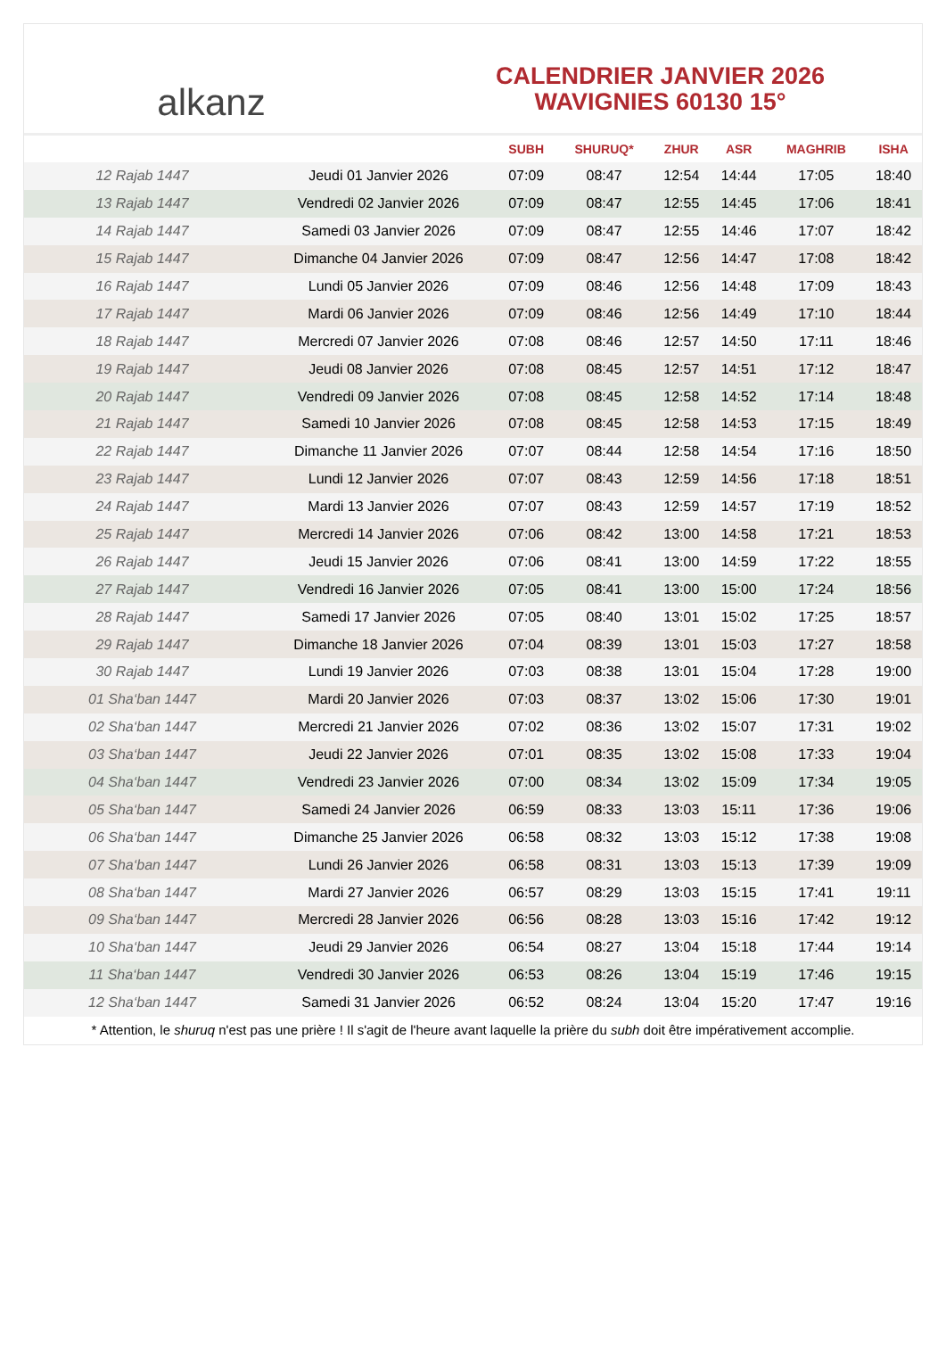alkanz
CALENDRIER JANVIER 2026
WAVIGNIES 60130 15°
| | | SUBH | SHURUQ* | ZHUR | ASR | MAGHRIB | ISHA |
| --- | --- | --- | --- | --- | --- | --- | --- |
| 12 Rajab 1447 | Jeudi 01 Janvier 2026 | 07:09 | 08:47 | 12:54 | 14:44 | 17:05 | 18:40 |
| 13 Rajab 1447 | Vendredi 02 Janvier 2026 | 07:09 | 08:47 | 12:55 | 14:45 | 17:06 | 18:41 |
| 14 Rajab 1447 | Samedi 03 Janvier 2026 | 07:09 | 08:47 | 12:55 | 14:46 | 17:07 | 18:42 |
| 15 Rajab 1447 | Dimanche 04 Janvier 2026 | 07:09 | 08:47 | 12:56 | 14:47 | 17:08 | 18:42 |
| 16 Rajab 1447 | Lundi 05 Janvier 2026 | 07:09 | 08:46 | 12:56 | 14:48 | 17:09 | 18:43 |
| 17 Rajab 1447 | Mardi 06 Janvier 2026 | 07:09 | 08:46 | 12:56 | 14:49 | 17:10 | 18:44 |
| 18 Rajab 1447 | Mercredi 07 Janvier 2026 | 07:08 | 08:46 | 12:57 | 14:50 | 17:11 | 18:46 |
| 19 Rajab 1447 | Jeudi 08 Janvier 2026 | 07:08 | 08:45 | 12:57 | 14:51 | 17:12 | 18:47 |
| 20 Rajab 1447 | Vendredi 09 Janvier 2026 | 07:08 | 08:45 | 12:58 | 14:52 | 17:14 | 18:48 |
| 21 Rajab 1447 | Samedi 10 Janvier 2026 | 07:08 | 08:45 | 12:58 | 14:53 | 17:15 | 18:49 |
| 22 Rajab 1447 | Dimanche 11 Janvier 2026 | 07:07 | 08:44 | 12:58 | 14:54 | 17:16 | 18:50 |
| 23 Rajab 1447 | Lundi 12 Janvier 2026 | 07:07 | 08:43 | 12:59 | 14:56 | 17:18 | 18:51 |
| 24 Rajab 1447 | Mardi 13 Janvier 2026 | 07:07 | 08:43 | 12:59 | 14:57 | 17:19 | 18:52 |
| 25 Rajab 1447 | Mercredi 14 Janvier 2026 | 07:06 | 08:42 | 13:00 | 14:58 | 17:21 | 18:53 |
| 26 Rajab 1447 | Jeudi 15 Janvier 2026 | 07:06 | 08:41 | 13:00 | 14:59 | 17:22 | 18:55 |
| 27 Rajab 1447 | Vendredi 16 Janvier 2026 | 07:05 | 08:41 | 13:00 | 15:00 | 17:24 | 18:56 |
| 28 Rajab 1447 | Samedi 17 Janvier 2026 | 07:05 | 08:40 | 13:01 | 15:02 | 17:25 | 18:57 |
| 29 Rajab 1447 | Dimanche 18 Janvier 2026 | 07:04 | 08:39 | 13:01 | 15:03 | 17:27 | 18:58 |
| 30 Rajab 1447 | Lundi 19 Janvier 2026 | 07:03 | 08:38 | 13:01 | 15:04 | 17:28 | 19:00 |
| 01 Sha‘ban 1447 | Mardi 20 Janvier 2026 | 07:03 | 08:37 | 13:02 | 15:06 | 17:30 | 19:01 |
| 02 Sha‘ban 1447 | Mercredi 21 Janvier 2026 | 07:02 | 08:36 | 13:02 | 15:07 | 17:31 | 19:02 |
| 03 Sha‘ban 1447 | Jeudi 22 Janvier 2026 | 07:01 | 08:35 | 13:02 | 15:08 | 17:33 | 19:04 |
| 04 Sha‘ban 1447 | Vendredi 23 Janvier 2026 | 07:00 | 08:34 | 13:02 | 15:09 | 17:34 | 19:05 |
| 05 Sha‘ban 1447 | Samedi 24 Janvier 2026 | 06:59 | 08:33 | 13:03 | 15:11 | 17:36 | 19:06 |
| 06 Sha‘ban 1447 | Dimanche 25 Janvier 2026 | 06:58 | 08:32 | 13:03 | 15:12 | 17:38 | 19:08 |
| 07 Sha‘ban 1447 | Lundi 26 Janvier 2026 | 06:58 | 08:31 | 13:03 | 15:13 | 17:39 | 19:09 |
| 08 Sha‘ban 1447 | Mardi 27 Janvier 2026 | 06:57 | 08:29 | 13:03 | 15:15 | 17:41 | 19:11 |
| 09 Sha‘ban 1447 | Mercredi 28 Janvier 2026 | 06:56 | 08:28 | 13:03 | 15:16 | 17:42 | 19:12 |
| 10 Sha‘ban 1447 | Jeudi 29 Janvier 2026 | 06:54 | 08:27 | 13:04 | 15:18 | 17:44 | 19:14 |
| 11 Sha‘ban 1447 | Vendredi 30 Janvier 2026 | 06:53 | 08:26 | 13:04 | 15:19 | 17:46 | 19:15 |
| 12 Sha‘ban 1447 | Samedi 31 Janvier 2026 | 06:52 | 08:24 | 13:04 | 15:20 | 17:47 | 19:16 |
* Attention, le shuruq n'est pas une prière ! Il s'agit de l'heure avant laquelle la prière du subh doit être impérativement accomplie.